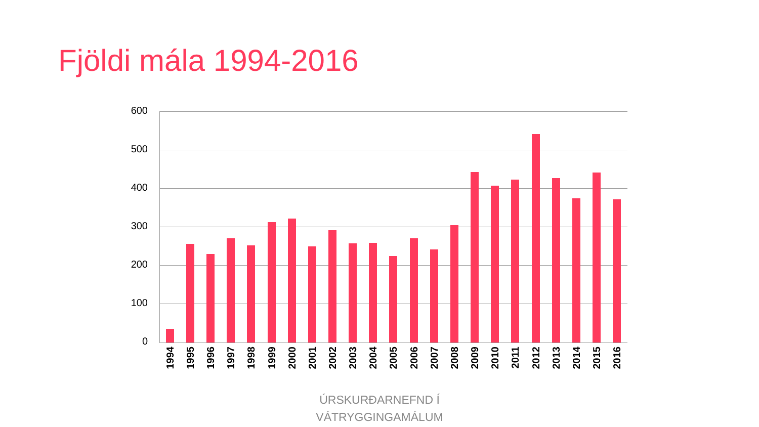Fjöldi mála 1994-2016
600
500
400
300
200
100
0
1994
1995
1996
1997
1998
1999
2000
2001
2002
2003
2004
2005
2006
2007
2008
2009
2010
2011
2012
2013
2014
2015
2016
ÚRSKURÐARNEFND Í
VÁTRYGGINGAMÁLUM